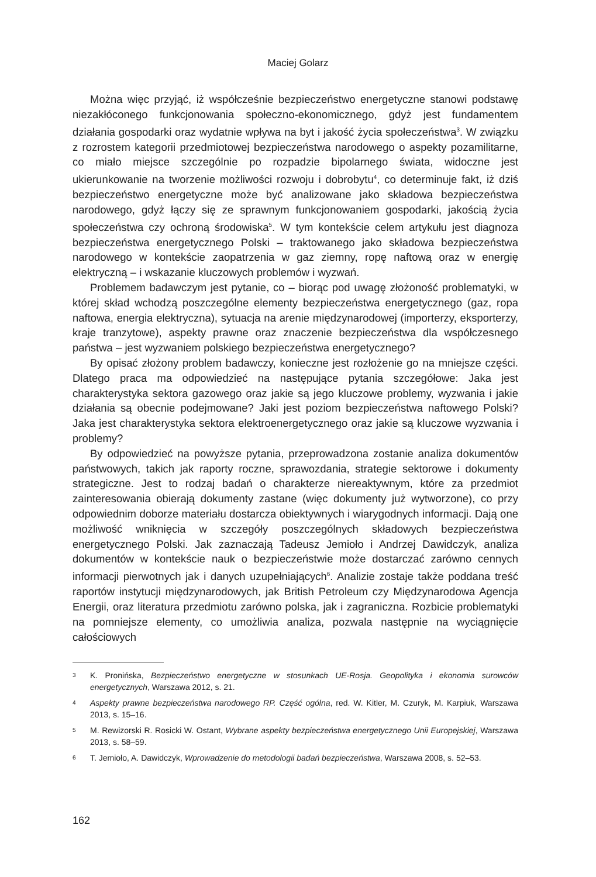Maciej Golarz
Można więc przyjąć, iż współcześnie bezpieczeństwo energetyczne stanowi podstawę niezakłóconego funkcjonowania społeczno-ekonomicznego, gdyż jest fundamentem działania gospodarki oraz wydatnie wpływa na byt i jakość życia społeczeństwa<sup>3</sup>. W związku z rozrostem kategorii przedmiotowej bezpieczeństwa narodowego o aspekty pozamilitarne, co miało miejsce szczególnie po rozpadzie bipolarnego świata, widoczne jest ukierunkowanie na tworzenie możliwości rozwoju i dobrobytu<sup>4</sup>, co determinuje fakt, iż dziś bezpieczeństwo energetyczne może być analizowane jako składowa bezpieczeństwa narodowego, gdyż łączy się ze sprawnym funkcjonowaniem gospodarki, jakością życia społeczeństwa czy ochroną środowiska<sup>5</sup>. W tym kontekście celem artykułu jest diagnoza bezpieczeństwa energetycznego Polski – traktowanego jako składowa bezpieczeństwa narodowego w kontekście zaopatrzenia w gaz ziemny, ropę naftową oraz w energię elektryczną – i wskazanie kluczowych problemów i wyzwań.
Problemem badawczym jest pytanie, co – biorąc pod uwagę złożoność problematyki, w której skład wchodzą poszczególne elementy bezpieczeństwa energetycznego (gaz, ropa naftowa, energia elektryczna), sytuacja na arenie międzynarodowej (importerzy, eksporterzy, kraje tranzytowe), aspekty prawne oraz znaczenie bezpieczeństwa dla współczesnego państwa – jest wyzwaniem polskiego bezpieczeństwa energetycznego?
By opisać złożony problem badawczy, konieczne jest rozłożenie go na mniejsze części. Dlatego praca ma odpowiedzieć na następujące pytania szczegółowe: Jaka jest charakterystyka sektora gazowego oraz jakie są jego kluczowe problemy, wyzwania i jakie działania są obecnie podejmowane? Jaki jest poziom bezpieczeństwa naftowego Polski? Jaka jest charakterystyka sektora elektroenergetycznego oraz jakie są kluczowe wyzwania i problemy?
By odpowiedzieć na powyższe pytania, przeprowadzona zostanie analiza dokumentów państwowych, takich jak raporty roczne, sprawozdania, strategie sektorowe i dokumenty strategiczne. Jest to rodzaj badań o charakterze niereaktywnym, które za przedmiot zainteresowania obierają dokumenty zastane (więc dokumenty już wytworzone), co przy odpowiednim doborze materiału dostarcza obiektywnych i wiarygodnych informacji. Dają one możliwość wniknięcia w szczegóły poszczególnych składowych bezpieczeństwa energetycznego Polski. Jak zaznaczają Tadeusz Jemioło i Andrzej Dawidczyk, analiza dokumentów w kontekście nauk o bezpieczeństwie może dostarczać zarówno cennych informacji pierwotnych jak i danych uzupełniających<sup>6</sup>. Analizie zostaje także poddana treść raportów instytucji międzynarodowych, jak British Petroleum czy Międzynarodowa Agencja Energii, oraz literatura przedmiotu zarówno polska, jak i zagraniczna. Rozbicie problematyki na pomniejsze elementy, co umożliwia analiza, pozwala następnie na wyciągnięcie całościowych
3 K. Pronińska, Bezpieczeństwo energetyczne w stosunkach UE-Rosja. Geopolityka i ekonomia surowców energetycznych, Warszawa 2012, s. 21.
4 Aspekty prawne bezpieczeństwa narodowego RP. Część ogólna, red. W. Kitler, M. Czuryk, M. Karpiuk, Warszawa 2013, s. 15–16.
5 M. Rewizorski R. Rosicki W. Ostant, Wybrane aspekty bezpieczeństwa energetycznego Unii Europejskiej, Warszawa 2013, s. 58–59.
6 T. Jemioło, A. Dawidczyk, Wprowadzenie do metodologii badań bezpieczeństwa, Warszawa 2008, s. 52–53.
162